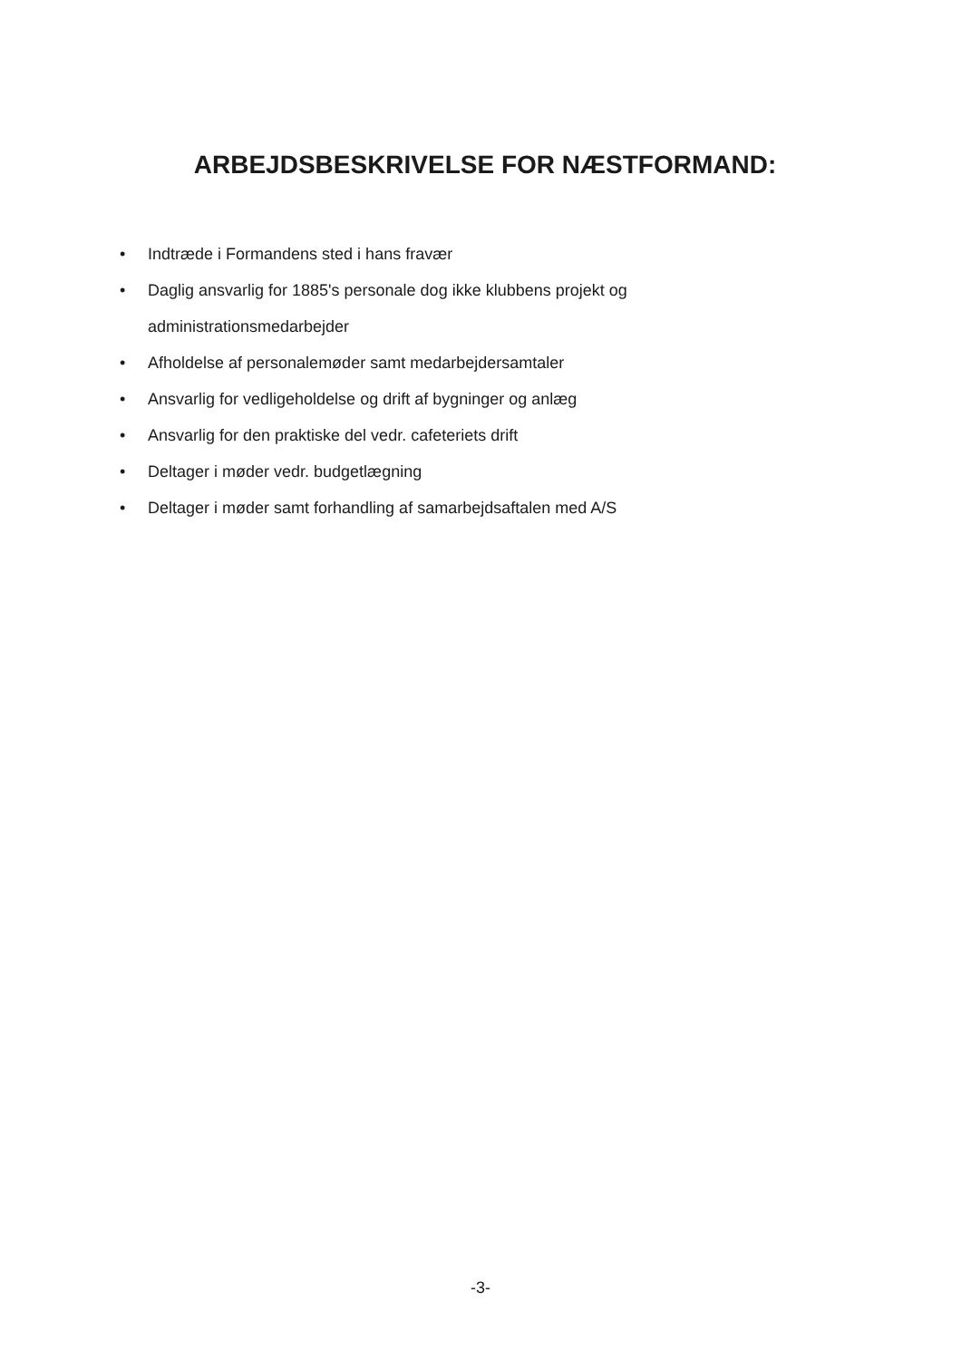ARBEJDSBESKRIVELSE FOR NÆSTFORMAND:
• Indtræde i Formandens sted i hans fravær
• Daglig ansvarlig for 1885's personale dog ikke klubbens projekt og administrationsmedarbejder
• Afholdelse af personalemøder samt medarbejdersamtaler
• Ansvarlig for vedligeholdelse og drift af bygninger og anlæg
• Ansvarlig for den praktiske del vedr. cafeteriets drift
• Deltager i møder vedr. budgetlægning
• Deltager i møder samt forhandling af samarbejdsaftalen med A/S
-3-